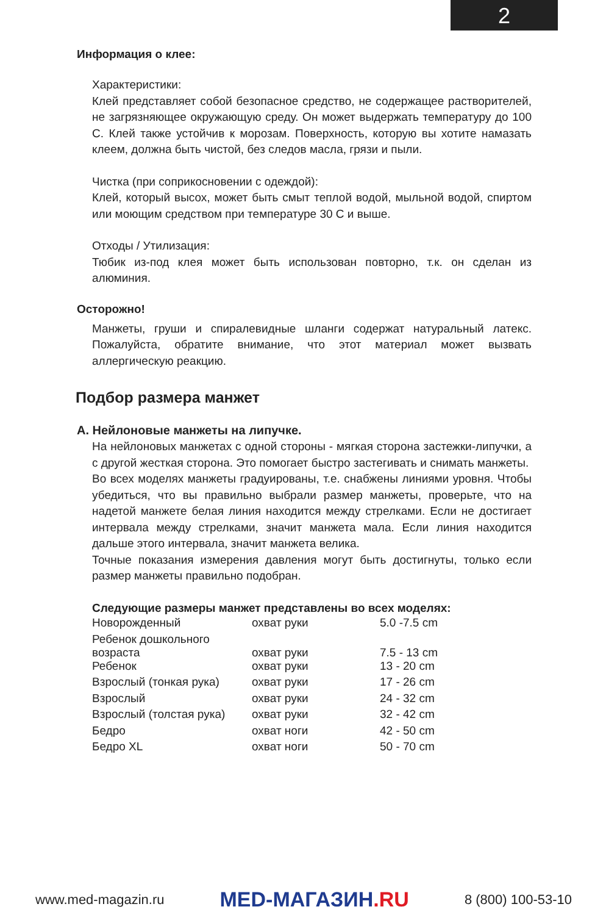2
Информация о клее:
Характеристики:
Клей представляет собой безопасное средство, не содержащее растворителей, не загрязняющее окружающую среду. Он может выдержать температуру до 100 С. Клей также устойчив к морозам. Поверхность, которую вы хотите намазать клеем, должна быть чистой, без следов масла, грязи и пыли.
Чистка (при соприкосновении с одеждой):
Клей, который высох, может быть смыт теплой водой, мыльной водой, спиртом или моющим средством при температуре 30 С и выше.
Отходы / Утилизация:
Тюбик из-под клея может быть использован повторно, т.к. он сделан из алюминия.
Осторожно!
Манжеты, груши и спиралевидные шланги содержат натуральный латекс. Пожалуйста, обратите внимание, что этот материал может вызвать аллергическую реакцию.
Подбор размера манжет
A. Нейлоновые манжеты на липучке.
На нейлоновых манжетах с одной стороны - мягкая сторона застежки-липучки, а с другой жесткая сторона. Это помогает быстро застегивать и снимать манжеты.
Во всех моделях манжеты градуированы, т.е. снабжены линиями уровня. Чтобы убедиться, что вы правильно выбрали размер манжеты, проверьте, что на надетой манжете белая линия находится между стрелками. Если не достигает интервала между стрелками, значит манжета мала. Если линия находится дальше этого интервала, значит манжета велика.
Точные показания измерения давления могут быть достигнуты, только если размер манжеты правильно подобран.
Следующие размеры манжет представлены во всех моделях:
| Новорожденный | охват руки | 5.0 -7.5 cm |
| Ребенок дошкольного возраста | охват руки | 7.5 - 13 cm |
| Ребенок | охват руки | 13 - 20 cm |
| Взрослый (тонкая рука) | охват руки | 17 - 26 cm |
| Взрослый | охват руки | 24 - 32 cm |
| Взрослый (толстая рука) | охват руки | 32 - 42 cm |
| Бедро | охват ноги | 42 - 50 cm |
| Бедро XL | охват ноги | 50 - 70 cm |
www.med-magazin.ru
MED-МАГАЗИН.RU
8 (800) 100-53-10